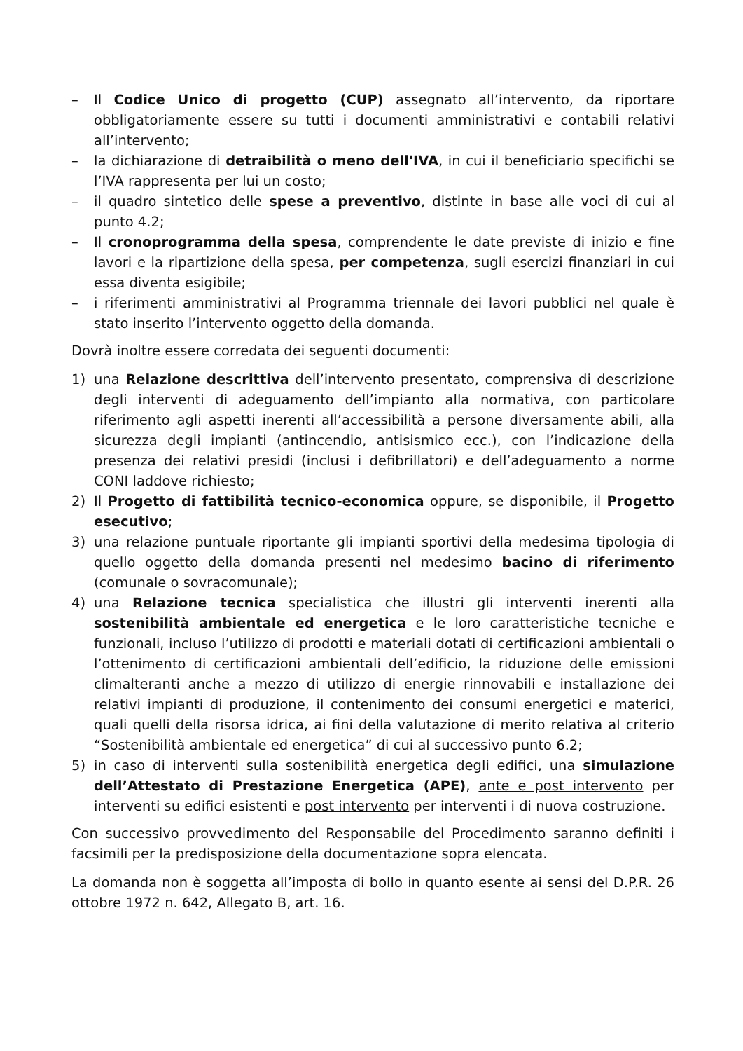– Il Codice Unico di progetto (CUP) assegnato all’intervento, da riportare obbligatoriamente essere su tutti i documenti amministrativi e contabili relativi all’intervento;
– la dichiarazione di detraibilità o meno dell'IVA, in cui il beneficiario specifichi se l’IVA rappresenta per lui un costo;
– il quadro sintetico delle spese a preventivo, distinte in base alle voci di cui al punto 4.2;
– Il cronoprogramma della spesa, comprendente le date previste di inizio e fine lavori e la ripartizione della spesa, per competenza, sugli esercizi finanziari in cui essa diventa esigibile;
– i riferimenti amministrativi al Programma triennale dei lavori pubblici nel quale è stato inserito l’intervento oggetto della domanda.
Dovrà inoltre essere corredata dei seguenti documenti:
1) una Relazione descrittiva dell’intervento presentato, comprensiva di descrizione degli interventi di adeguamento dell’impianto alla normativa, con particolare riferimento agli aspetti inerenti all’accessibilità a persone diversamente abili, alla sicurezza degli impianti (antincendio, antisismico ecc.), con l’indicazione della presenza dei relativi presidi (inclusi i defibrillatori) e dell’adeguamento a norme CONI laddove richiesto;
2) Il Progetto di fattibilità tecnico-economica oppure, se disponibile, il Progetto esecutivo;
3) una relazione puntuale riportante gli impianti sportivi della medesima tipologia di quello oggetto della domanda presenti nel medesimo bacino di riferimento (comunale o sovracomunale);
4) una Relazione tecnica specialistica che illustri gli interventi inerenti alla sostenibilità ambientale ed energetica e le loro caratteristiche tecniche e funzionali, incluso l’utilizzo di prodotti e materiali dotati di certificazioni ambientali o l’ottenimento di certificazioni ambientali dell’edificio, la riduzione delle emissioni climalteranti anche a mezzo di utilizzo di energie rinnovabili e installazione dei relativi impianti di produzione, il contenimento dei consumi energetici e materici, quali quelli della risorsa idrica, ai fini della valutazione di merito relativa al criterio “Sostenibilità ambientale ed energetica” di cui al successivo punto 6.2;
5) in caso di interventi sulla sostenibilità energetica degli edifici, una simulazione dell’Attestato di Prestazione Energetica (APE), ante e post intervento per interventi su edifici esistenti e post intervento per interventi i di nuova costruzione.
Con successivo provvedimento del Responsabile del Procedimento saranno definiti i facsimili per la predisposizione della documentazione sopra elencata.
La domanda non è soggetta all’imposta di bollo in quanto esente ai sensi del D.P.R. 26 ottobre 1972 n. 642, Allegato B, art. 16.